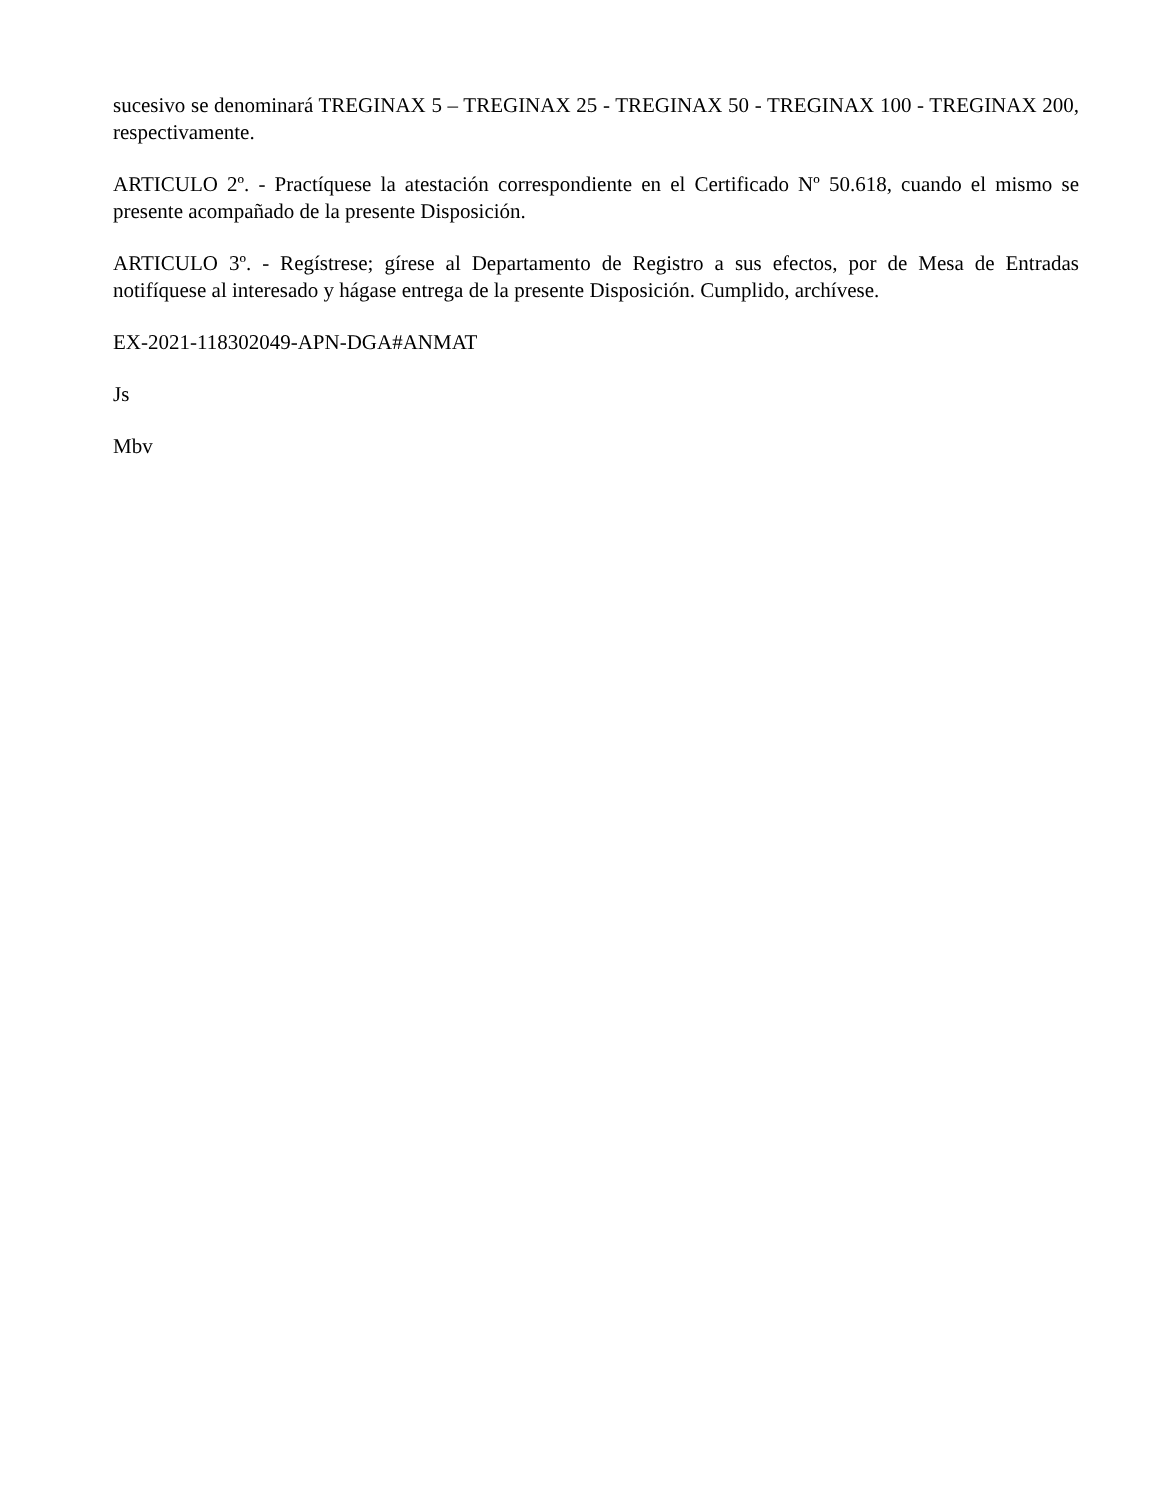sucesivo se denominará TREGINAX 5 – TREGINAX 25 - TREGINAX 50 - TREGINAX 100 - TREGINAX 200, respectivamente.
ARTICULO 2º. - Practíquese la atestación correspondiente en el Certificado Nº 50.618, cuando el mismo se presente acompañado de la presente Disposición.
ARTICULO 3º. - Regístrese; gírese al Departamento de Registro a sus efectos, por de Mesa de Entradas notifíquese al interesado y hágase entrega de la presente Disposición. Cumplido, archívese.
EX-2021-118302049-APN-DGA#ANMAT
Js
Mbv